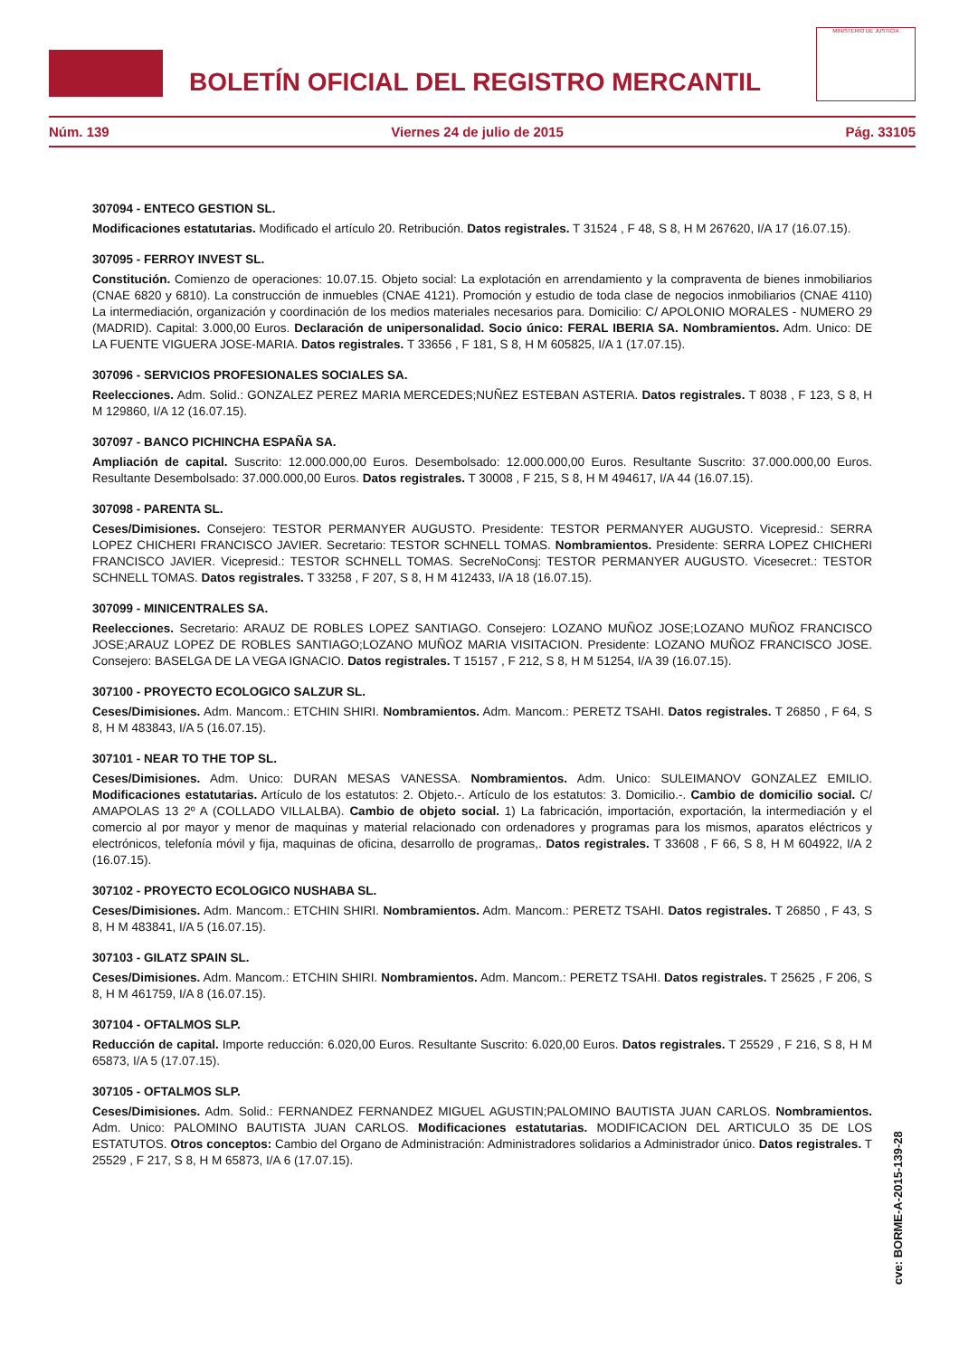BOLETÍN OFICIAL DEL REGISTRO MERCANTIL
MINISTERIO DE JUSTICIA
Núm. 139 Viernes 24 de julio de 2015 Pág. 33105
307094 - ENTECO GESTION SL.
Modificaciones estatutarias. Modificado el artículo 20. Retribución. Datos registrales. T 31524 , F 48, S 8, H M 267620, I/A 17 (16.07.15).
307095 - FERROY INVEST SL.
Constitución. Comienzo de operaciones: 10.07.15. Objeto social: La explotación en arrendamiento y la compraventa de bienes inmobiliarios (CNAE 6820 y 6810). La construcción de inmuebles (CNAE 4121). Promoción y estudio de toda clase de negocios inmobiliarios (CNAE 4110) La intermediación, organización y coordinación de los medios materiales necesarios para. Domicilio: C/ APOLONIO MORALES - NUMERO 29 (MADRID). Capital: 3.000,00 Euros. Declaración de unipersonalidad. Socio único: FERAL IBERIA SA. Nombramientos. Adm. Unico: DE LA FUENTE VIGUERA JOSE-MARIA. Datos registrales. T 33656 , F 181, S 8, H M 605825, I/A 1 (17.07.15).
307096 - SERVICIOS PROFESIONALES SOCIALES SA.
Reelecciones. Adm. Solid.: GONZALEZ PEREZ MARIA MERCEDES;NUÑEZ ESTEBAN ASTERIA. Datos registrales. T 8038 , F 123, S 8, H M 129860, I/A 12 (16.07.15).
307097 - BANCO PICHINCHA ESPAÑA SA.
Ampliación de capital. Suscrito: 12.000.000,00 Euros. Desembolsado: 12.000.000,00 Euros. Resultante Suscrito: 37.000.000,00 Euros. Resultante Desembolsado: 37.000.000,00 Euros. Datos registrales. T 30008 , F 215, S 8, H M 494617, I/A 44 (16.07.15).
307098 - PARENTA SL.
Ceses/Dimisiones. Consejero: TESTOR PERMANYER AUGUSTO. Presidente: TESTOR PERMANYER AUGUSTO. Vicepresid.: SERRA LOPEZ CHICHERI FRANCISCO JAVIER. Secretario: TESTOR SCHNELL TOMAS. Nombramientos. Presidente: SERRA LOPEZ CHICHERI FRANCISCO JAVIER. Vicepresid.: TESTOR SCHNELL TOMAS. SecreNoConsj: TESTOR PERMANYER AUGUSTO. Vicesecret.: TESTOR SCHNELL TOMAS. Datos registrales. T 33258 , F 207, S 8, H M 412433, I/A 18 (16.07.15).
307099 - MINICENTRALES SA.
Reelecciones. Secretario: ARAUZ DE ROBLES LOPEZ SANTIAGO. Consejero: LOZANO MUÑOZ JOSE;LOZANO MUÑOZ FRANCISCO JOSE;ARAUZ LOPEZ DE ROBLES SANTIAGO;LOZANO MUÑOZ MARIA VISITACION. Presidente: LOZANO MUÑOZ FRANCISCO JOSE. Consejero: BASELGA DE LA VEGA IGNACIO. Datos registrales. T 15157 , F 212, S 8, H M 51254, I/A 39 (16.07.15).
307100 - PROYECTO ECOLOGICO SALZUR SL.
Ceses/Dimisiones. Adm. Mancom.: ETCHIN SHIRI. Nombramientos. Adm. Mancom.: PERETZ TSAHI. Datos registrales. T 26850 , F 64, S 8, H M 483843, I/A 5 (16.07.15).
307101 - NEAR TO THE TOP SL.
Ceses/Dimisiones. Adm. Unico: DURAN MESAS VANESSA. Nombramientos. Adm. Unico: SULEIMANOV GONZALEZ EMILIO. Modificaciones estatutarias. Artículo de los estatutos: 2. Objeto.-. Artículo de los estatutos: 3. Domicilio.-. Cambio de domicilio social. C/ AMAPOLAS 13 2º A (COLLADO VILLALBA). Cambio de objeto social. 1) La fabricación, importación, exportación, la intermediación y el comercio al por mayor y menor de maquinas y material relacionado con ordenadores y programas para los mismos, aparatos eléctricos y electrónicos, telefonía móvil y fija, maquinas de oficina, desarrollo de programas,. Datos registrales. T 33608 , F 66, S 8, H M 604922, I/A 2 (16.07.15).
307102 - PROYECTO ECOLOGICO NUSHABA SL.
Ceses/Dimisiones. Adm. Mancom.: ETCHIN SHIRI. Nombramientos. Adm. Mancom.: PERETZ TSAHI. Datos registrales. T 26850 , F 43, S 8, H M 483841, I/A 5 (16.07.15).
307103 - GILATZ SPAIN SL.
Ceses/Dimisiones. Adm. Mancom.: ETCHIN SHIRI. Nombramientos. Adm. Mancom.: PERETZ TSAHI. Datos registrales. T 25625 , F 206, S 8, H M 461759, I/A 8 (16.07.15).
307104 - OFTALMOS SLP.
Reducción de capital. Importe reducción: 6.020,00 Euros. Resultante Suscrito: 6.020,00 Euros. Datos registrales. T 25529 , F 216, S 8, H M 65873, I/A 5 (17.07.15).
307105 - OFTALMOS SLP.
Ceses/Dimisiones. Adm. Solid.: FERNANDEZ FERNANDEZ MIGUEL AGUSTIN;PALOMINO BAUTISTA JUAN CARLOS. Nombramientos. Adm. Unico: PALOMINO BAUTISTA JUAN CARLOS. Modificaciones estatutarias. MODIFICACION DEL ARTICULO 35 DE LOS ESTATUTOS. Otros conceptos: Cambio del Organo de Administración: Administradores solidarios a Administrador único. Datos registrales. T 25529 , F 217, S 8, H M 65873, I/A 6 (17.07.15).
cve: BORME-A-2015-139-28